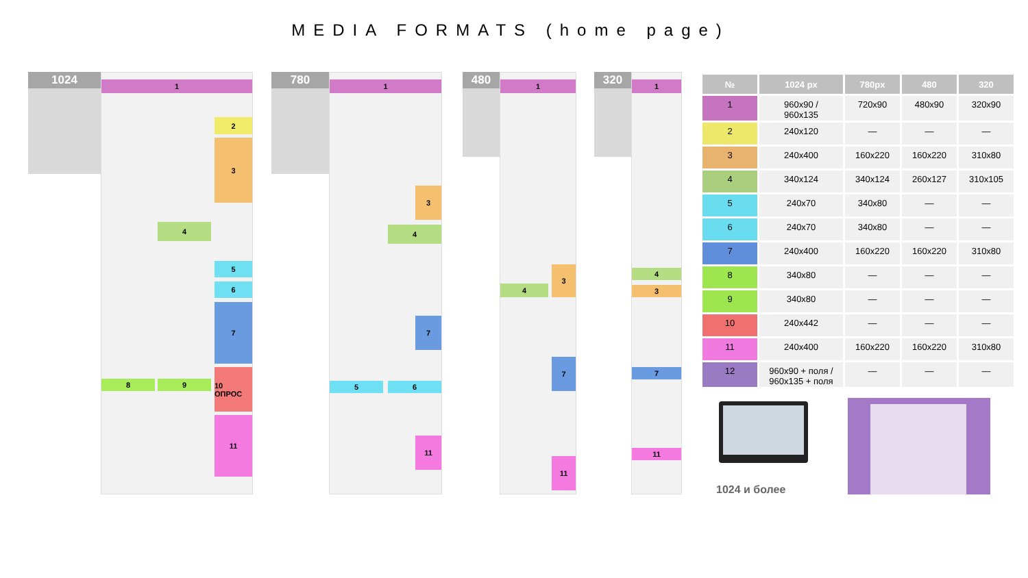MEDIA FORMATS (home page)
1024
1
2
3
4
5
6
7
8 9
10 ОПРОС
11
780
1
3
4
7
5 6
11
480
1
3
4
7
11
320
1
4
3
7
11
| № | 1024 px | 780px | 480 | 320 |
| --- | --- | --- | --- | --- |
| 1 | 960x90 / 960x135 | 720x90 | 480x90 | 320x90 |
| 2 | 240x120 | — | — | — |
| 3 | 240x400 | 160x220 | 160x220 | 310x80 |
| 4 | 340x124 | 340x124 | 260x127 | 310x105 |
| 5 | 240x70 | 340x80 | — | — |
| 6 | 240x70 | 340x80 | — | — |
| 7 | 240x400 | 160x220 | 160x220 | 310x80 |
| 8 | 340x80 | — | — | — |
| 9 | 340x80 | — | — | — |
| 10 | 240x442 | — | — | — |
| 11 | 240x400 | 160x220 | 160x220 | 310x80 |
| 12 | 960x90 + поля / 960x135 + поля | — | — | — |
1024 и более